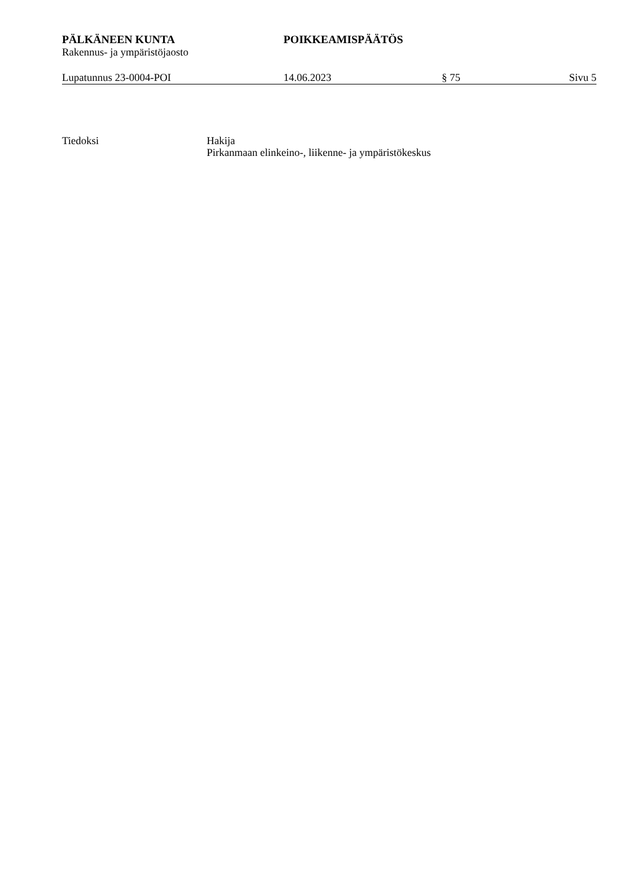PÄLKÄNEEN KUNTA POIKKEAMISPÄÄTÖS
Rakennus- ja ympäristöjaosto
Lupatunnus 23-0004-POI 14.06.2023 § 75 Sivu 5
Tiedoksi Hakija
Pirkanmaan elinkeino-, liikenne- ja ympäristökeskus